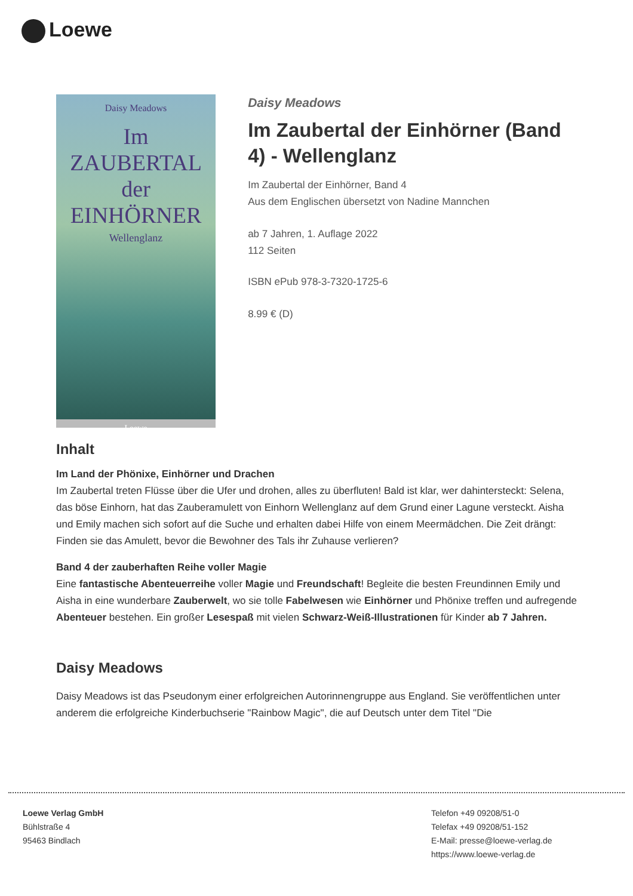Loewe
Daisy Meadows
Im ZAUBERTAL
der
EINHÖRNER
Wellenglanz
Loewe
Daisy Meadows
Im Zaubertal der Einhörner (Band 4) - Wellenglanz
Im Zaubertal der Einhörner, Band 4
Aus dem Englischen übersetzt von Nadine Mannchen
ab 7 Jahren, 1. Auflage 2022
112 Seiten
ISBN ePub 978-3-7320-1725-6
8.99 € (D)
Inhalt
Im Land der Phönixe, Einhörner und Drachen
Im Zaubertal treten Flüsse über die Ufer und drohen, alles zu überfluten! Bald ist klar, wer dahintersteckt: Selena, das böse Einhorn, hat das Zauberamulett von Einhorn Wellenglanz auf dem Grund einer Lagune versteckt. Aisha und Emily machen sich sofort auf die Suche und erhalten dabei Hilfe von einem Meermädchen. Die Zeit drängt: Finden sie das Amulett, bevor die Bewohner des Tals ihr Zuhause verlieren?
Band 4 der zauberhaften Reihe voller Magie
Eine fantastische Abenteuerreihe voller Magie und Freundschaft! Begleite die besten Freundinnen Emily und Aisha in eine wunderbare Zauberwelt, wo sie tolle Fabelwesen wie Einhörner und Phönixe treffen und aufregende Abenteuer bestehen. Ein großer Lesespaß mit vielen Schwarz-Weiß-Illustrationen für Kinder ab 7 Jahren.
Daisy Meadows
Daisy Meadows ist das Pseudonym einer erfolgreichen Autorinnengruppe aus England. Sie veröffentlichen unter anderem die erfolgreiche Kinderbuchserie "Rainbow Magic", die auf Deutsch unter dem Titel "Die
Loewe Verlag GmbH
Bühlstraße 4
95463 Bindlach
Telefon +49 09208/51-0
Telefax +49 09208/51-152
E-Mail: presse@loewe-verlag.de
https://www.loewe-verlag.de